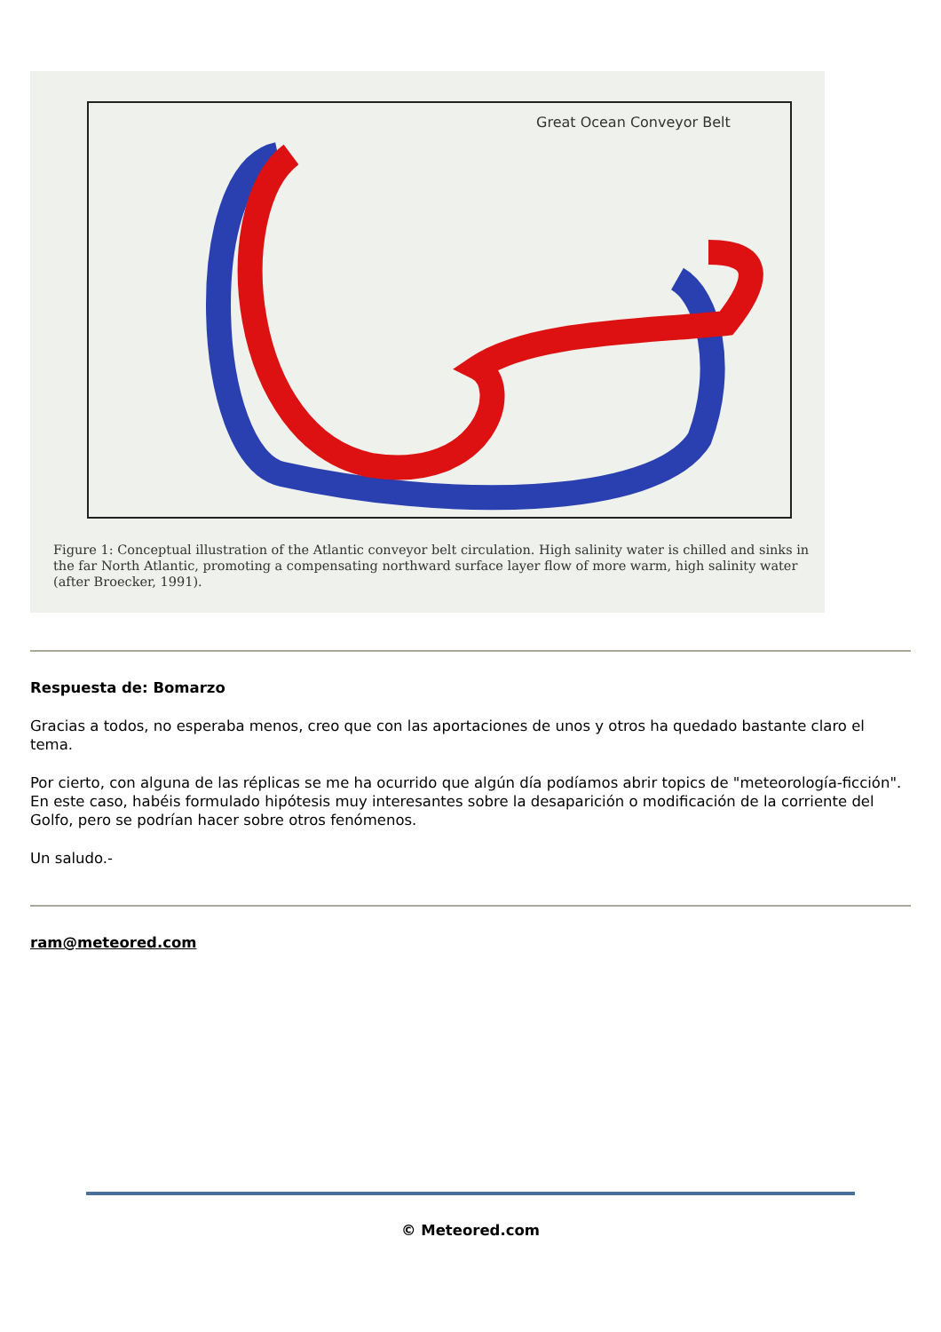Great Ocean Conveyor Belt
Figure 1: Conceptual illustration of the Atlantic conveyor belt circulation. High salinity water is chilled and sinks in the far North Atlantic, promoting a compensating northward surface layer flow of more warm, high salinity water (after Broecker, 1991).
Respuesta de: Bomarzo
Gracias a todos, no esperaba menos, creo que con las aportaciones de unos y otros ha quedado bastante claro el tema.
Por cierto, con alguna de las réplicas se me ha ocurrido que algún día podíamos abrir topics de "meteorología-ficción". En este caso, habéis formulado hipótesis muy interesantes sobre la desaparición o modificación de la corriente del Golfo, pero se podrían hacer sobre otros fenómenos.
Un saludo.-
ram@meteored.com
© Meteored.com